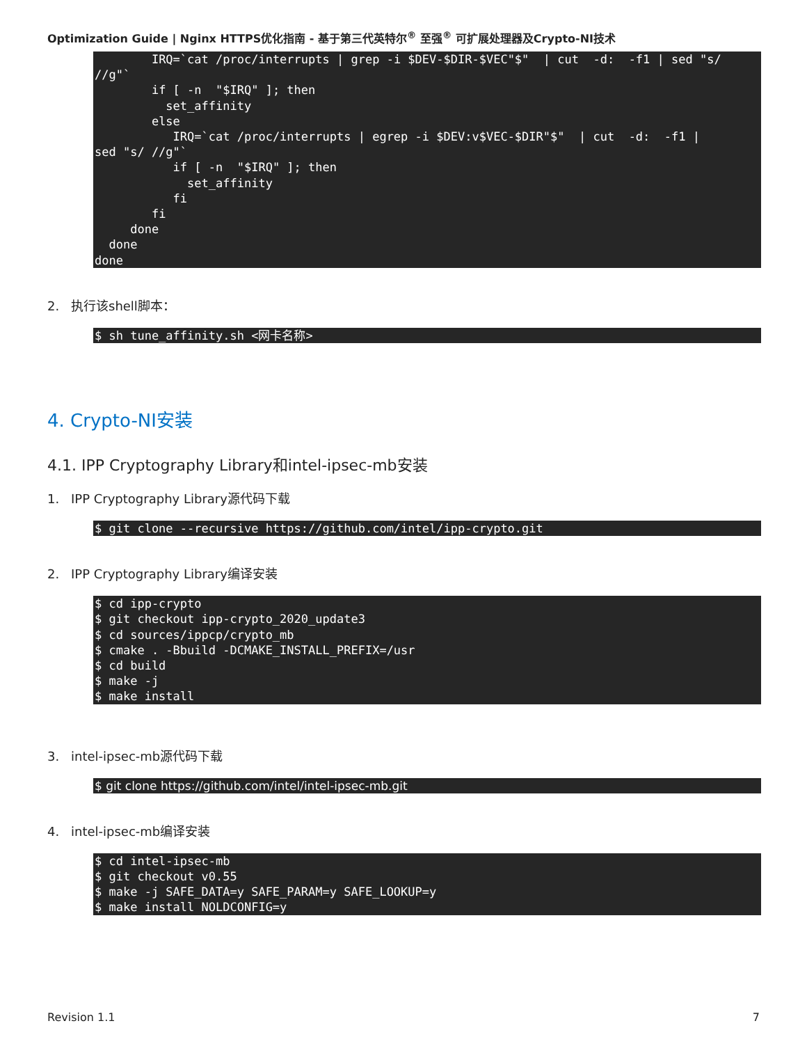Optimization Guide | Nginx HTTPS优化指南 - 基于第三代英特尔<sup>®</sup> 至强<sup>®</sup> 可扩展处理器及Crypto-NI技术
        IRQ=`cat /proc/interrupts | grep -i $DEV-$DIR-$VEC"$"  | cut  -d:  -f1 | sed "s/
//g"`
        if [ -n  "$IRQ" ]; then
          set_affinity
        else
           IRQ=`cat /proc/interrupts | egrep -i $DEV:v$VEC-$DIR"$"  | cut  -d:  -f1 |
sed "s/ //g"`
           if [ -n  "$IRQ" ]; then
             set_affinity
           fi
        fi
     done
  done
done
2. 执行该shell脚本：
$ sh tune_affinity.sh <网卡名称>
4. Crypto-NI安装
4.1. IPP Cryptography Library和intel-ipsec-mb安装
1. IPP Cryptography Library源代码下载
$ git clone --recursive https://github.com/intel/ipp-crypto.git
2. IPP Cryptography Library编译安装
$ cd ipp-crypto
$ git checkout ipp-crypto_2020_update3
$ cd sources/ippcp/crypto_mb
$ cmake . -Bbuild -DCMAKE_INSTALL_PREFIX=/usr
$ cd build
$ make -j
$ make install
3. intel-ipsec-mb源代码下载
$ git clone https://github.com/intel/intel-ipsec-mb.git
4. intel-ipsec-mb编译安装
$ cd intel-ipsec-mb
$ git checkout v0.55
$ make -j SAFE_DATA=y SAFE_PARAM=y SAFE_LOOKUP=y
$ make install NOLDCONFIG=y
Revision 1.1 7